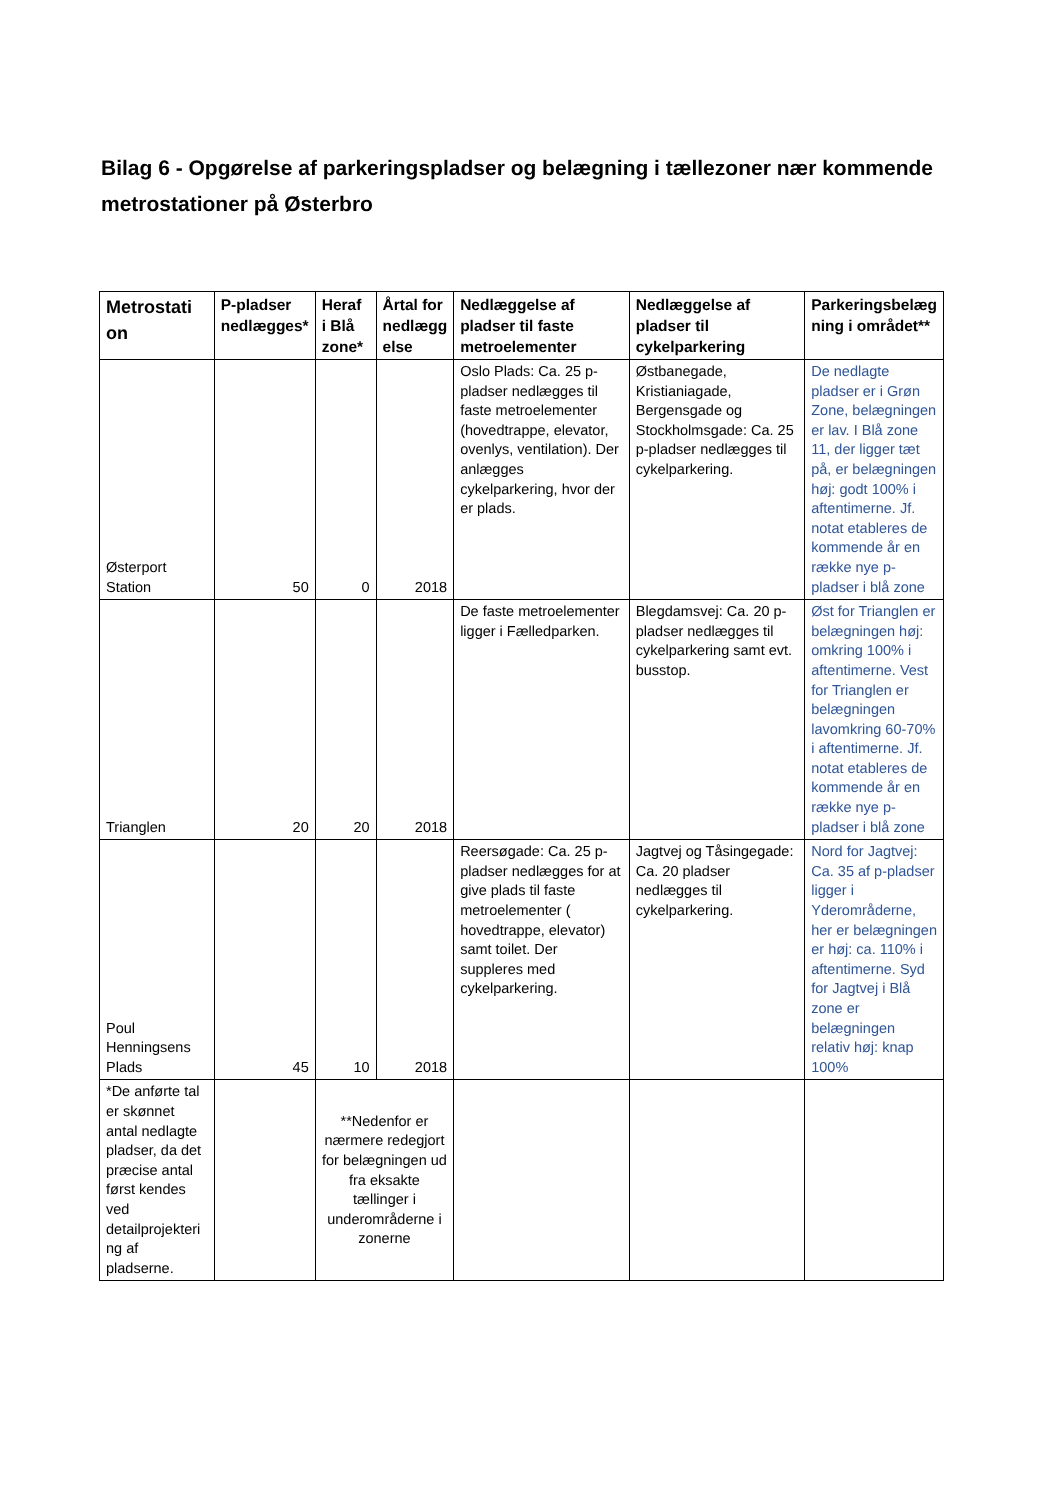Bilag 6 - Opgørelse af parkeringspladser og belægning i tællezoner nær kommende metrostationer på Østerbro
| Metrostati on | P-pladser nedlægges* | Heraf i Blå zone* | Årtal for nedlægg else | Nedlæggelse af pladser til faste metroelementer | Nedlæggelse af pladser til cykelparkering | Parkeringsbelæg ning i området** |
| --- | --- | --- | --- | --- | --- | --- |
| Østerport Station | 50 | 0 | 2018 | Oslo Plads: Ca. 25 p-pladser nedlægges til faste metroelementer (hovedtrappe, elevator, ovenlys, ventilation). Der anlægges cykelparkering, hvor der er plads. | Østbanegade, Kristianiagade, Bergensgade og Stockholmsgade: Ca. 25 p-pladser nedlægges til cykelparkering. | De nedlagte pladser er i Grøn Zone, belægningen er lav. I Blå zone 11, der ligger tæt på, er belægningen høj: godt 100% i aftentimerne. Jf. notat etableres de kommende år en række nye p-pladser i blå zone |
| Trianglen | 20 | 20 | 2018 | De faste metroelementer ligger i Fælledparken. | Blegdamsvej: Ca. 20 p-pladser nedlægges til cykelparkering samt evt. busstop. | Øst for Trianglen er belægningen høj: omkring 100% i aftentimerne. Vest for Trianglen er belægningen lavomkring 60-70% i aftentimerne. Jf. notat etableres de kommende år en række nye p-pladser i blå zone |
| Poul Henningsens Plads | 45 | 10 | 2018 | Reersøgade: Ca. 25 p-pladser nedlægges for at give plads til faste metroelementer ( hovedtrappe, elevator) samt toilet. Der suppleres med cykelparkering. | Jagtvej og Tåsingegade: Ca. 20 pladser nedlægges til cykelparkering. | Nord for Jagtvej: Ca. 35 af p-pladser ligger i Yderområderne, her er belægningen er høj: ca. 110% i aftentimerne. Syd for Jagtvej i Blå zone er belægningen relativ høj: knap 100% |
| *De anførte tal er skønnet antal nedlagte pladser, da det præcise antal først kendes ved detailprojekteri ng af pladserne. | | **Nedenfor er nærmere redegjort for belægningen ud fra eksakte tællinger i underområderne i zonerne | | | | |